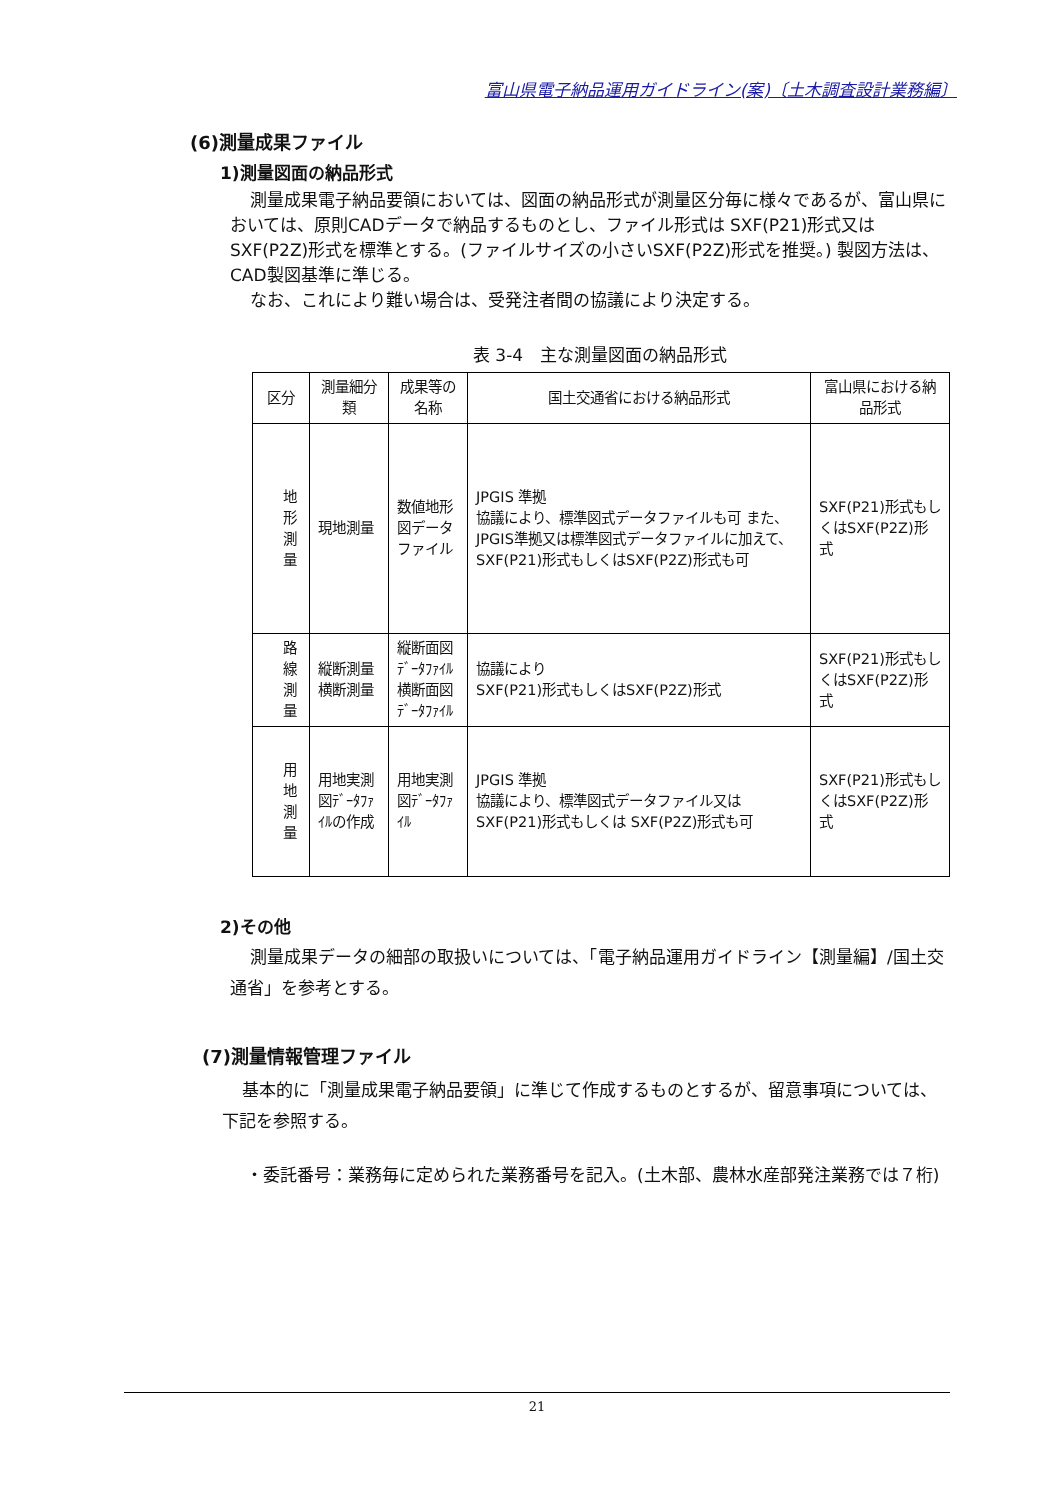富山県電子納品運用ガイドライン(案)〔土木調査設計業務編〕
(6)測量成果ファイル
1)測量図面の納品形式
測量成果電子納品要領においては、図面の納品形式が測量区分毎に様々であるが、富山県においては、原則CADデータで納品するものとし、ファイル形式は SXF(P21)形式又は SXF(P2Z)形式を標準とする。(ファイルサイズの小さいSXF(P2Z)形式を推奨。) 製図方法は、CAD製図基準に準じる。
なお、これにより難い場合は、受発注者間の協議により決定する。
表 3-4　主な測量図面の納品形式
| 区分 | 測量細分類 | 成果等の名称 | 国土交通省における納品形式 | 富山県における納品形式 |
| --- | --- | --- | --- | --- |
| 地形 測量 | 現地測量 | 数値地形図データファイル | JPGIS 準拠 協議により、標準図式データファイルも可 また、JPGIS準拠又は標準図式データファイルに加えて、SXF(P21)形式もしくはSXF(P2Z)形式も可 | SXF(P21)形式もしくはSXF(P2Z)形式 |
| 路線 測量 | 縦断測量 横断測量 | 縦断面図ﾃﾞｰﾀﾌｧｲﾙ 横断面図ﾃﾞｰﾀﾌｧｲﾙ | 協議により SXF(P21)形式もしくはSXF(P2Z)形式 | SXF(P21)形式もしくはSXF(P2Z)形式 |
| 用地 測量 | 用地実測図ﾃﾞｰﾀﾌｧｲﾙの作成 | 用地実測図ﾃﾞｰﾀﾌｧｲﾙ | JPGIS 準拠 協議により、標準図式データファイル又は SXF(P21)形式もしくは SXF(P2Z)形式も可 | SXF(P21)形式もしくはSXF(P2Z)形式 |
2)その他
測量成果データの細部の取扱いについては、「電子納品運用ガイドライン【測量編】/国土交通省」を参考とする。
(7)測量情報管理ファイル
基本的に「測量成果電子納品要領」に準じて作成するものとするが、留意事項については、下記を参照する。
・委託番号：業務毎に定められた業務番号を記入。(土木部、農林水産部発注業務では７桁)
21